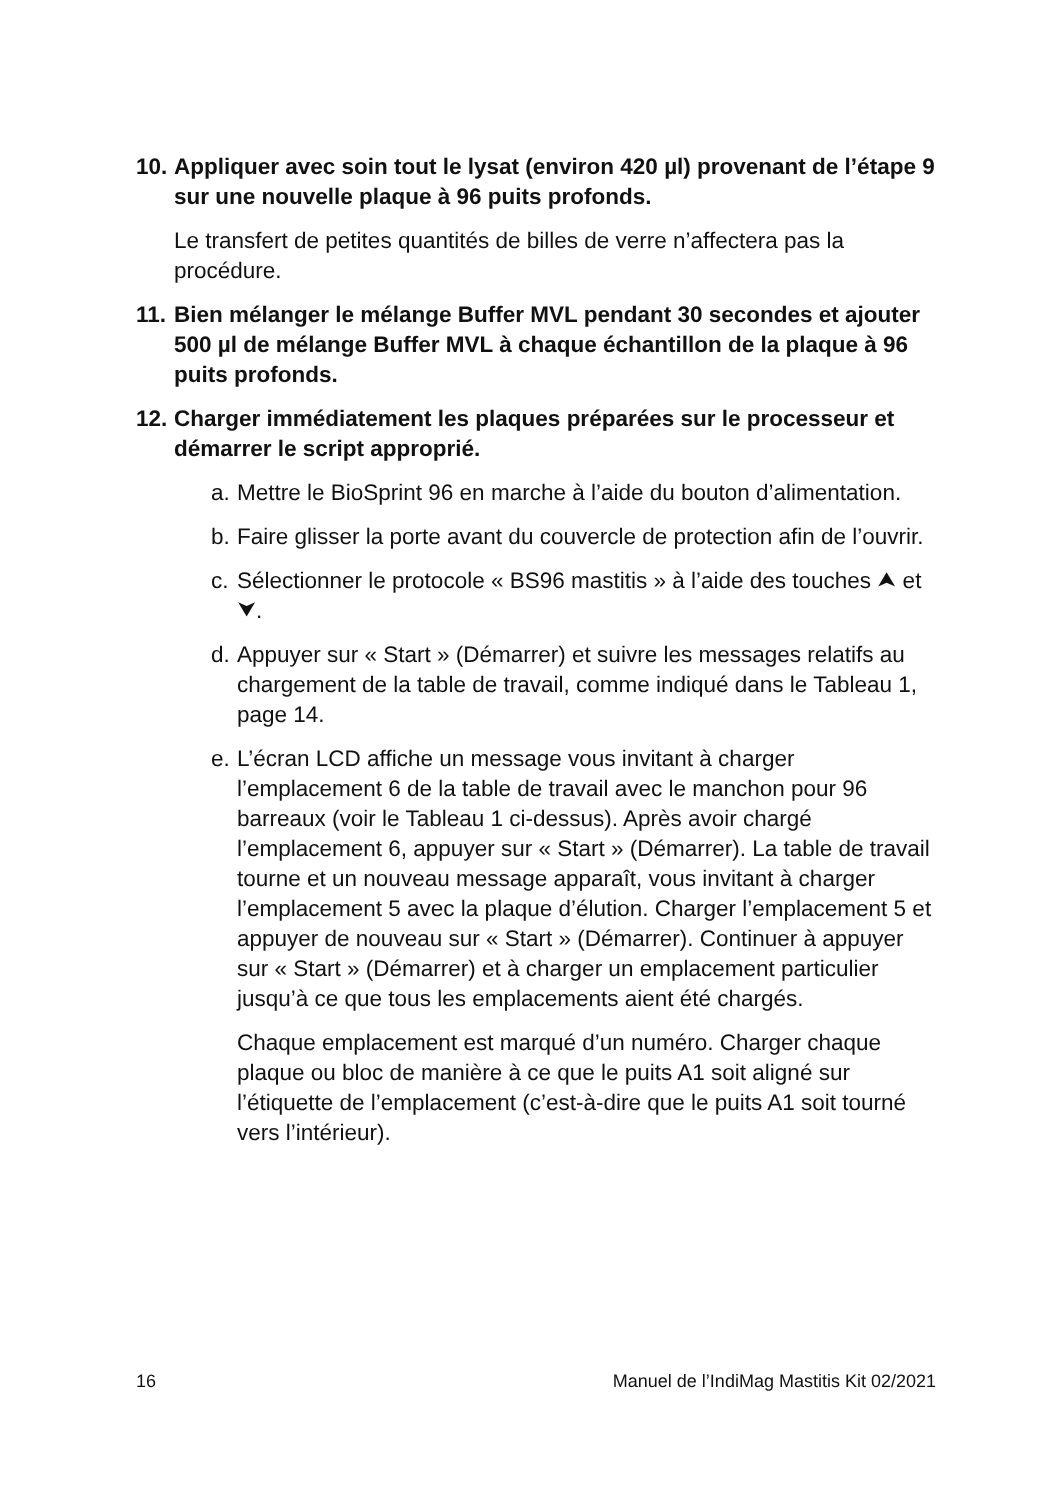10. Appliquer avec soin tout le lysat (environ 420 µl) provenant de l’étape 9 sur une nouvelle plaque à 96 puits profonds.
Le transfert de petites quantités de billes de verre n’affectera pas la procédure.
11. Bien mélanger le mélange Buffer MVL pendant 30 secondes et ajouter 500 µl de mélange Buffer MVL à chaque échantillon de la plaque à 96 puits profonds.
12. Charger immédiatement les plaques préparées sur le processeur et démarrer le script approprié.
a. Mettre le BioSprint 96 en marche à l’aide du bouton d’alimentation.
b. Faire glisser la porte avant du couvercle de protection afin de l’ouvrir.
c. Sélectionner le protocole « BS96 mastitis » à l’aide des touches ⮝ et ⮟.
d. Appuyer sur « Start » (Démarrer) et suivre les messages relatifs au chargement de la table de travail, comme indiqué dans le Tableau 1, page 14.
e. L’écran LCD affiche un message vous invitant à charger l’emplacement 6 de la table de travail avec le manchon pour 96 barreaux (voir le Tableau 1 ci-dessus). Après avoir chargé l’emplacement 6, appuyer sur « Start » (Démarrer). La table de travail tourne et un nouveau message apparaît, vous invitant à charger l’emplacement 5 avec la plaque d’élution. Charger l’emplacement 5 et appuyer de nouveau sur « Start » (Démarrer). Continuer à appuyer sur « Start » (Démarrer) et à charger un emplacement particulier jusqu’à ce que tous les emplacements aient été chargés.
Chaque emplacement est marqué d’un numéro. Charger chaque plaque ou bloc de manière à ce que le puits A1 soit aligné sur l’étiquette de l’emplacement (c’est-à-dire que le puits A1 soit tourné vers l’intérieur).
16 Manuel de l’IndiMag Mastitis Kit 02/2021